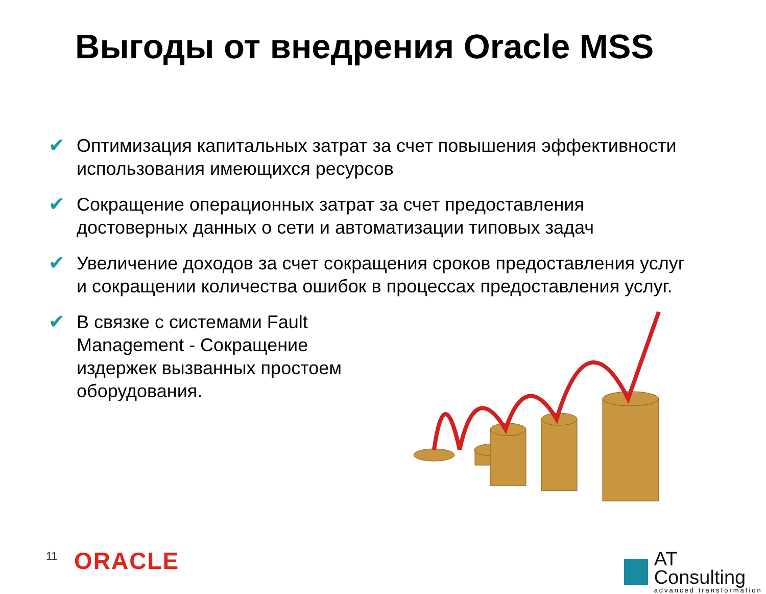Выгоды от внедрения Oracle MSS
✔ Оптимизация капитальных затрат за счет повышения эффективности использования имеющихся ресурсов
✔ Сокращение операционных затрат за счет предоставления достоверных данных о сети и автоматизации типовых задач
✔ Увеличение доходов за счет сокращения сроков предоставления услуг и сокращении количества ошибок в процессах предоставления услуг.
✔ В связке с системами Fault Management - Сокращение издержек вызванных простоем оборудования.
11 ORACLE
AT Consulting
advanced transformation